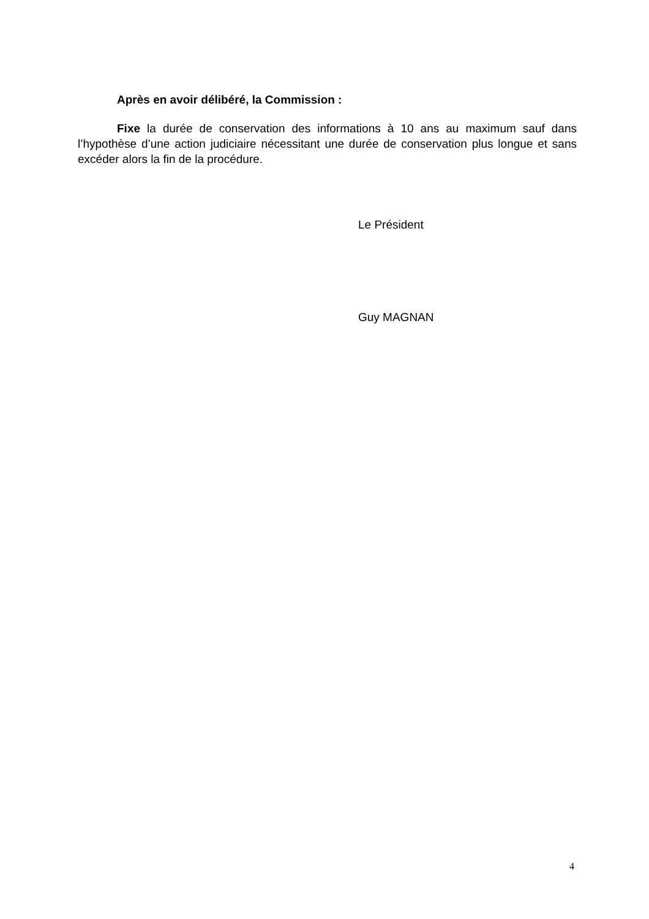Après en avoir délibéré, la Commission :
Fixe la durée de conservation des informations à 10 ans au maximum sauf dans l’hypothèse d’une action judiciaire nécessitant une durée de conservation plus longue et sans excéder alors la fin de la procédure.
Le Président
Guy MAGNAN
4